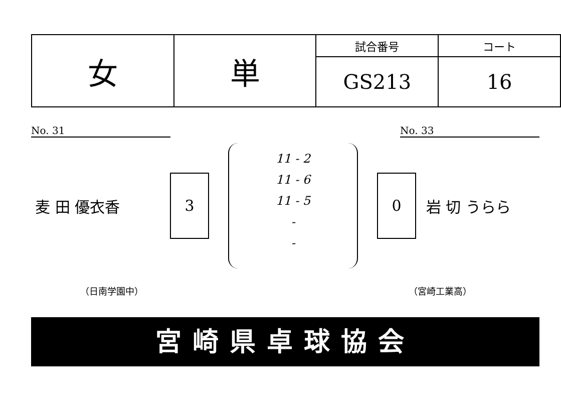| 女 | 単 | 試合番号 | コート |
| | | GS213 | 16 |
No. 31 No. 33
麦 田 優衣香
3
11 - 2
11 - 6
11 - 5
-
-
0
岩 切 うらら
（日南学園中） （宮崎工業高）
宮崎県卓球協会